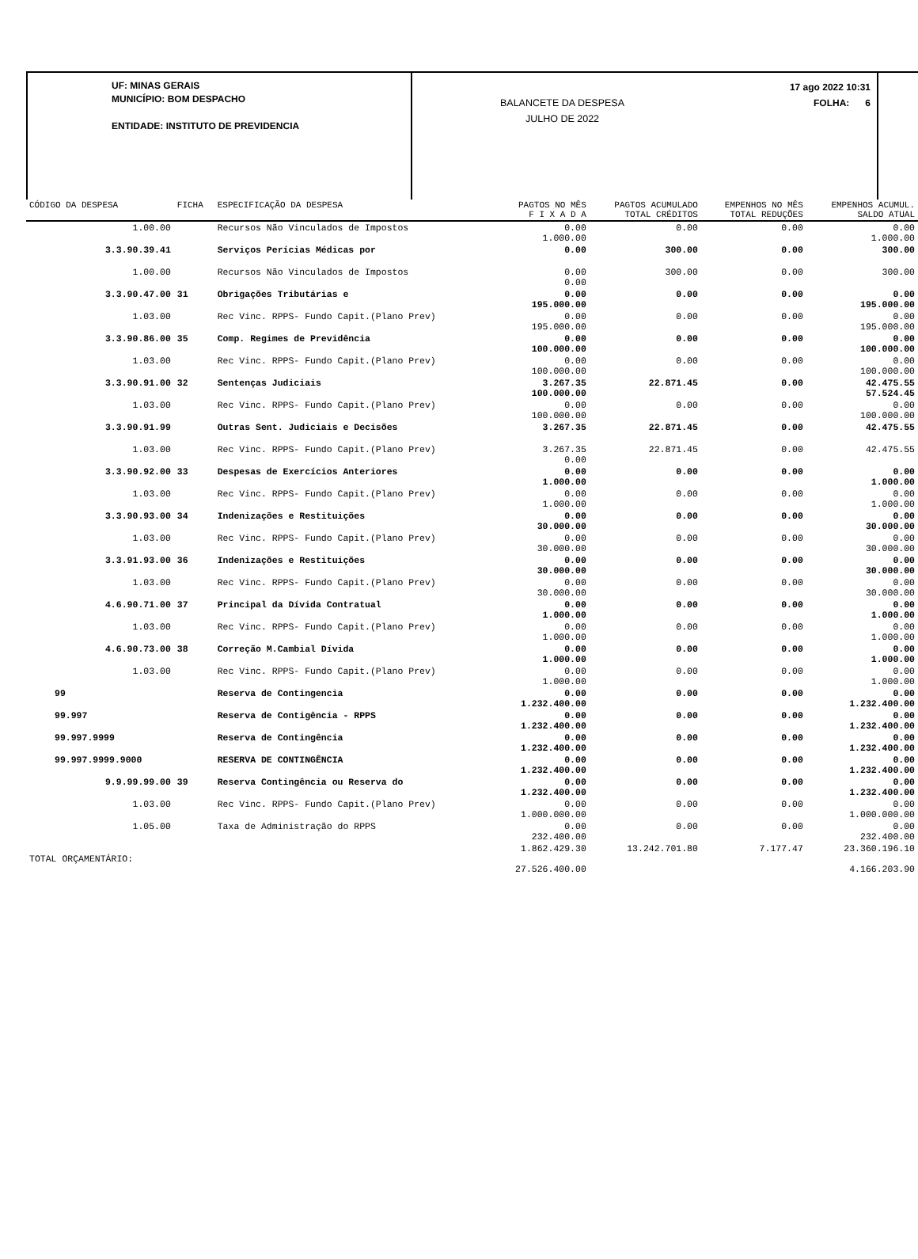UF: MINAS GERAIS
MUNICÍPIO: BOM DESPACHO
ENTIDADE: INSTITUTO DE PREVIDENCIA
BALANCETE DA DESPESA
JULHO DE 2022
17 ago 2022 10:31
FOLHA: 6
| CÓDIGO DA DESPESA | FICHA | ESPECIFICAÇÃO DA DESPESA | PAGTOS NO MÊS F I X A D A | PAGTOS ACUMULADO TOTAL CRÉDITOS | EMPENHOS NO MÊS TOTAL REDUÇÕES | EMPENHOS ACUMUL. SALDO ATUAL |
| --- | --- | --- | --- | --- | --- | --- |
| 1.00.00 | | Recursos Não Vinculados de Impostos | 0.00 1.000.00 | 0.00 | 0.00 | 0.00 1.000.00 |
| 3.3.90.39.41 | | Serviços Perícias Médicas por | 0.00 | 300.00 | 0.00 | 300.00 |
| 1.00.00 | | Recursos Não Vinculados de Impostos | 0.00 0.00 | 300.00 | 0.00 | 300.00 |
| 3.3.90.47.00 | 31 | Obrigações Tributárias e | 0.00 195.000.00 | 0.00 | 0.00 | 0.00 195.000.00 |
| 1.03.00 | | Rec Vinc. RPPS- Fundo Capit.(Plano Prev) | 0.00 195.000.00 | 0.00 | 0.00 | 0.00 195.000.00 |
| 3.3.90.86.00 | 35 | Comp. Regimes de Previdência | 0.00 100.000.00 | 0.00 | 0.00 | 0.00 100.000.00 |
| 1.03.00 | | Rec Vinc. RPPS- Fundo Capit.(Plano Prev) | 0.00 100.000.00 | 0.00 | 0.00 | 0.00 100.000.00 |
| 3.3.90.91.00 | 32 | Sentenças Judiciais | 3.267.35 100.000.00 | 22.871.45 | 0.00 | 42.475.55 57.524.45 |
| 1.03.00 | | Rec Vinc. RPPS- Fundo Capit.(Plano Prev) | 0.00 100.000.00 | 0.00 | 0.00 | 0.00 100.000.00 |
| 3.3.90.91.99 | | Outras Sent. Judiciais e Decisões | 3.267.35 | 22.871.45 | 0.00 | 42.475.55 |
| 1.03.00 | | Rec Vinc. RPPS- Fundo Capit.(Plano Prev) | 3.267.35 0.00 | 22.871.45 | 0.00 | 42.475.55 |
| 3.3.90.92.00 | 33 | Despesas de Exercícios Anteriores | 0.00 1.000.00 | 0.00 | 0.00 | 0.00 1.000.00 |
| 1.03.00 | | Rec Vinc. RPPS- Fundo Capit.(Plano Prev) | 0.00 1.000.00 | 0.00 | 0.00 | 0.00 1.000.00 |
| 3.3.90.93.00 | 34 | Indenizações e Restituições | 0.00 30.000.00 | 0.00 | 0.00 | 0.00 30.000.00 |
| 1.03.00 | | Rec Vinc. RPPS- Fundo Capit.(Plano Prev) | 0.00 30.000.00 | 0.00 | 0.00 | 0.00 30.000.00 |
| 3.3.91.93.00 | 36 | Indenizações e Restituições | 0.00 30.000.00 | 0.00 | 0.00 | 0.00 30.000.00 |
| 1.03.00 | | Rec Vinc. RPPS- Fundo Capit.(Plano Prev) | 0.00 30.000.00 | 0.00 | 0.00 | 0.00 30.000.00 |
| 4.6.90.71.00 | 37 | Principal da Dívida Contratual | 0.00 1.000.00 | 0.00 | 0.00 | 0.00 1.000.00 |
| 1.03.00 | | Rec Vinc. RPPS- Fundo Capit.(Plano Prev) | 0.00 1.000.00 | 0.00 | 0.00 | 0.00 1.000.00 |
| 4.6.90.73.00 | 38 | Correção M.Cambial Dívida | 0.00 1.000.00 | 0.00 | 0.00 | 0.00 1.000.00 |
| 1.03.00 | | Rec Vinc. RPPS- Fundo Capit.(Plano Prev) | 0.00 1.000.00 | 0.00 | 0.00 | 0.00 1.000.00 |
| 99 | | Reserva de Contingencia | 0.00 1.232.400.00 | 0.00 | 0.00 | 0.00 1.232.400.00 |
| 99.997 | | Reserva de Contigência - RPPS | 0.00 1.232.400.00 | 0.00 | 0.00 | 0.00 1.232.400.00 |
| 99.997.9999 | | Reserva de Contingência | 0.00 1.232.400.00 | 0.00 | 0.00 | 0.00 1.232.400.00 |
| 99.997.9999.9000 | | RESERVA DE CONTINGÊNCIA | 0.00 1.232.400.00 | 0.00 | 0.00 | 0.00 1.232.400.00 |
| 9.9.99.99.00 | 39 | Reserva Contingência ou Reserva do | 0.00 1.232.400.00 | 0.00 | 0.00 | 0.00 1.232.400.00 |
| 1.03.00 | | Rec Vinc. RPPS- Fundo Capit.(Plano Prev) | 0.00 1.000.000.00 | 0.00 | 0.00 | 0.00 1.000.000.00 |
| 1.05.00 | | Taxa de Administração do RPPS | 0.00 232.400.00 | 0.00 | 0.00 | 0.00 232.400.00 |
| TOTAL ORÇAMENTÁRIO: | | | 1.862.429.30 27.526.400.00 | 13.242.701.80 | 7.177.47 | 23.360.196.10 4.166.203.90 |